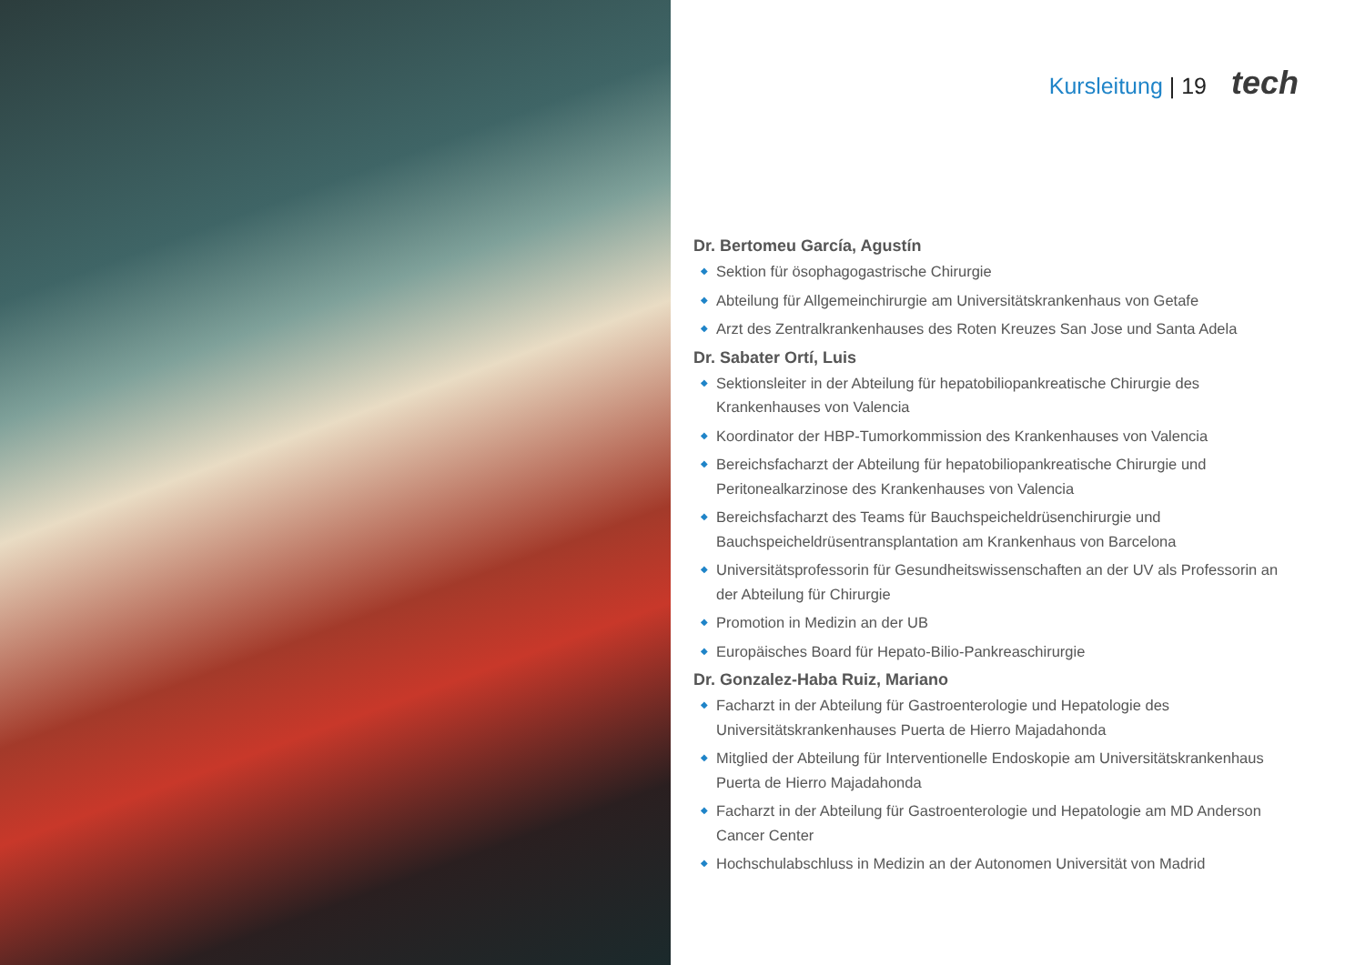Kursleitung | 19 tech
Dr. Bertomeu García, Agustín
◆ Sektion für ösophagogastrische Chirurgie
◆ Abteilung für Allgemeinchirurgie am Universitätskrankenhaus von Getafe
◆ Arzt des Zentralkrankenhauses des Roten Kreuzes San Jose und Santa Adela
Dr. Sabater Ortí, Luis
◆ Sektionsleiter in der Abteilung für hepatobiliopankreatische Chirurgie des Krankenhauses von Valencia
◆ Koordinator der HBP-Tumorkommission des Krankenhauses von Valencia
◆ Bereichsfacharzt der Abteilung für hepatobiliopankreatische Chirurgie und Peritonealkarzinose des Krankenhauses von Valencia
◆ Bereichsfacharzt des Teams für Bauchspeicheldrüsenchirurgie und Bauchspeicheldrüsentransplantation am Krankenhaus von Barcelona
◆ Universitätsprofessorin für Gesundheitswissenschaften an der UV als Professorin an der Abteilung für Chirurgie
◆ Promotion in Medizin an der UB
◆ Europäisches Board für Hepato-Bilio-Pankreaschirurgie
Dr. Gonzalez-Haba Ruiz, Mariano
◆ Facharzt in der Abteilung für Gastroenterologie und Hepatologie des Universitätskrankenhauses Puerta de Hierro Majadahonda
◆ Mitglied der Abteilung für Interventionelle Endoskopie am Universitätskrankenhaus Puerta de Hierro Majadahonda
◆ Facharzt in der Abteilung für Gastroenterologie und Hepatologie am MD Anderson Cancer Center
◆ Hochschulabschluss in Medizin an der Autonomen Universität von Madrid